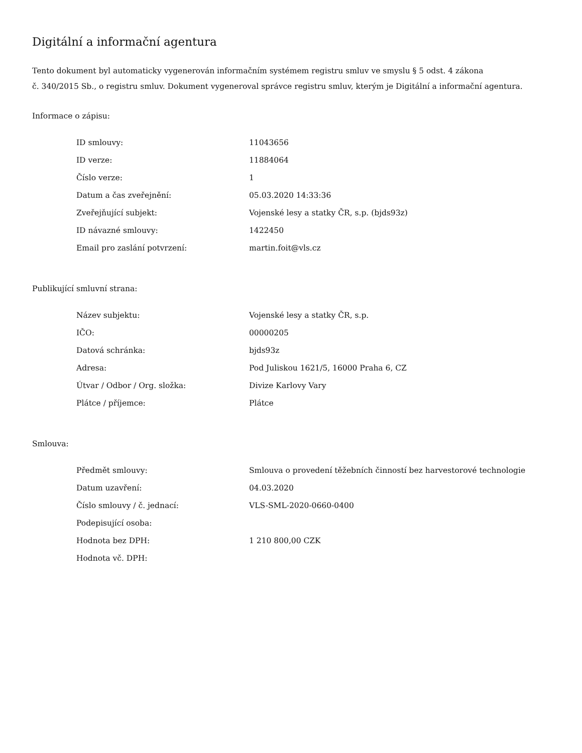Digitální a informační agentura
Tento dokument byl automaticky vygenerován informačním systémem registru smluv ve smyslu § 5 odst. 4 zákona
č. 340/2015 Sb., o registru smluv. Dokument vygeneroval správce registru smluv, kterým je Digitální a informační agentura.
Informace o zápisu:
| ID smlouvy: | 11043656 |
| ID verze: | 11884064 |
| Číslo verze: | 1 |
| Datum a čas zveřejnění: | 05.03.2020 14:33:36 |
| Zveřejňující subjekt: | Vojenské lesy a statky ČR, s.p. (bjds93z) |
| ID návazné smlouvy: | 1422450 |
| Email pro zaslání potvrzení: | martin.foit@vls.cz |
Publikující smluvní strana:
| Název subjektu: | Vojenské lesy a statky ČR, s.p. |
| IČO: | 00000205 |
| Datová schránka: | bjds93z |
| Adresa: | Pod Juliskou 1621/5, 16000 Praha 6, CZ |
| Útvar / Odbor / Org. složka: | Divize Karlovy Vary |
| Plátce / příjemce: | Plátce |
Smlouva:
| Předmět smlouvy: | Smlouva o provedení těžebních činností bez harvestorové technologie |
| Datum uzavření: | 04.03.2020 |
| Číslo smlouvy / č. jednací: | VLS-SML-2020-0660-0400 |
| Podepisující osoba: | |
| Hodnota bez DPH: | 1 210 800,00 CZK |
| Hodnota vč. DPH: | |